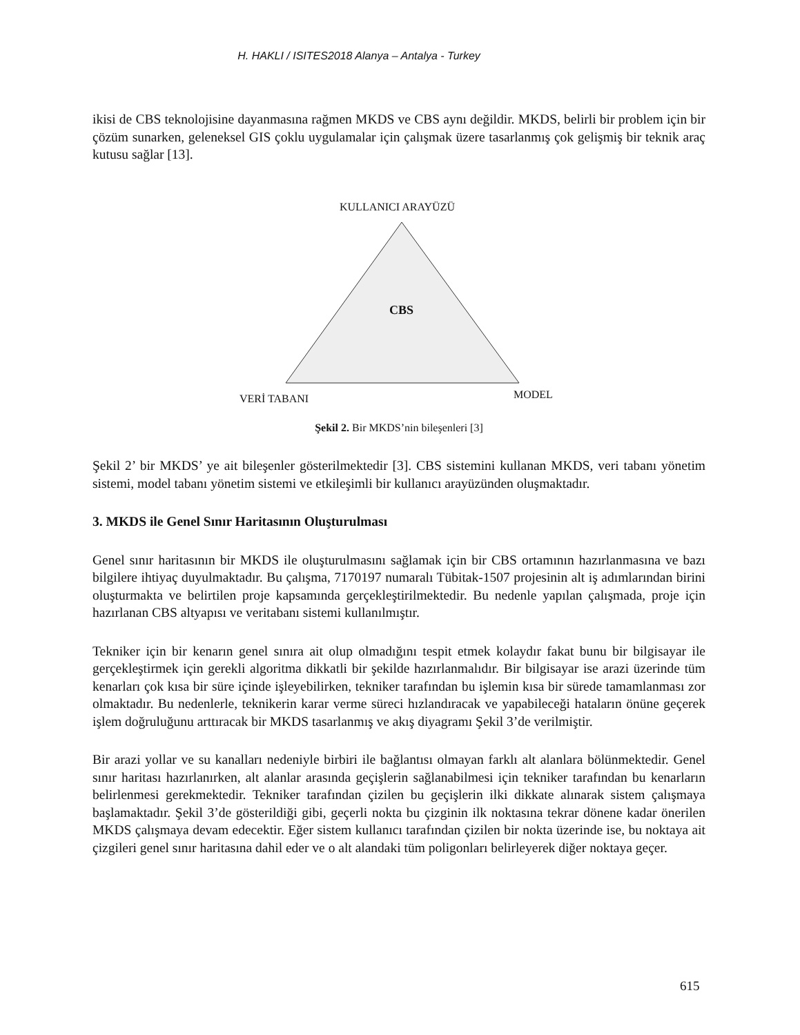H. HAKLI / ISITES2018 Alanya – Antalya - Turkey
ikisi de CBS teknolojisine dayanmasına rağmen MKDS ve CBS aynı değildir. MKDS, belirli bir problem için bir çözüm sunarken, geleneksel GIS çoklu uygulamalar için çalışmak üzere tasarlanmış çok gelişmiş bir teknik araç kutusu sağlar [13].
KULLANICI ARAYÜZÜ
CBS
VERİ TABANI MODEL
Şekil 2. Bir MKDS’nin bileşenleri [3]
Şekil 2’ bir MKDS’ ye ait bileşenler gösterilmektedir [3]. CBS sistemini kullanan MKDS, veri tabanı yönetim sistemi, model tabanı yönetim sistemi ve etkileşimli bir kullanıcı arayüzünden oluşmaktadır.
3. MKDS ile Genel Sınır Haritasının Oluşturulması
Genel sınır haritasının bir MKDS ile oluşturulmasını sağlamak için bir CBS ortamının hazırlanmasına ve bazı bilgilere ihtiyaç duyulmaktadır. Bu çalışma, 7170197 numaralı Tübitak-1507 projesinin alt iş adımlarından birini oluşturmakta ve belirtilen proje kapsamında gerçekleştirilmektedir. Bu nedenle yapılan çalışmada, proje için hazırlanan CBS altyapısı ve veritabanı sistemi kullanılmıştır.
Tekniker için bir kenarın genel sınıra ait olup olmadığını tespit etmek kolaydır fakat bunu bir bilgisayar ile gerçekleştirmek için gerekli algoritma dikkatli bir şekilde hazırlanmalıdır. Bir bilgisayar ise arazi üzerinde tüm kenarları çok kısa bir süre içinde işleyebilirken, tekniker tarafından bu işlemin kısa bir sürede tamamlanması zor olmaktadır. Bu nedenlerle, teknikerin karar verme süreci hızlandıracak ve yapabileceği hataların önüne geçerek işlem doğruluğunu arttıracak bir MKDS tasarlanmış ve akış diyagramı Şekil 3’de verilmiştir.
Bir arazi yollar ve su kanalları nedeniyle birbiri ile bağlantısı olmayan farklı alt alanlara bölünmektedir. Genel sınır haritası hazırlanırken, alt alanlar arasında geçişlerin sağlanabilmesi için tekniker tarafından bu kenarların belirlenmesi gerekmektedir. Tekniker tarafından çizilen bu geçişlerin ilki dikkate alınarak sistem çalışmaya başlamaktadır. Şekil 3’de gösterildiği gibi, geçerli nokta bu çizginin ilk noktasına tekrar dönene kadar önerilen MKDS çalışmaya devam edecektir. Eğer sistem kullanıcı tarafından çizilen bir nokta üzerinde ise, bu noktaya ait çizgileri genel sınır haritasına dahil eder ve o alt alandaki tüm poligonları belirleyerek diğer noktaya geçer.
615